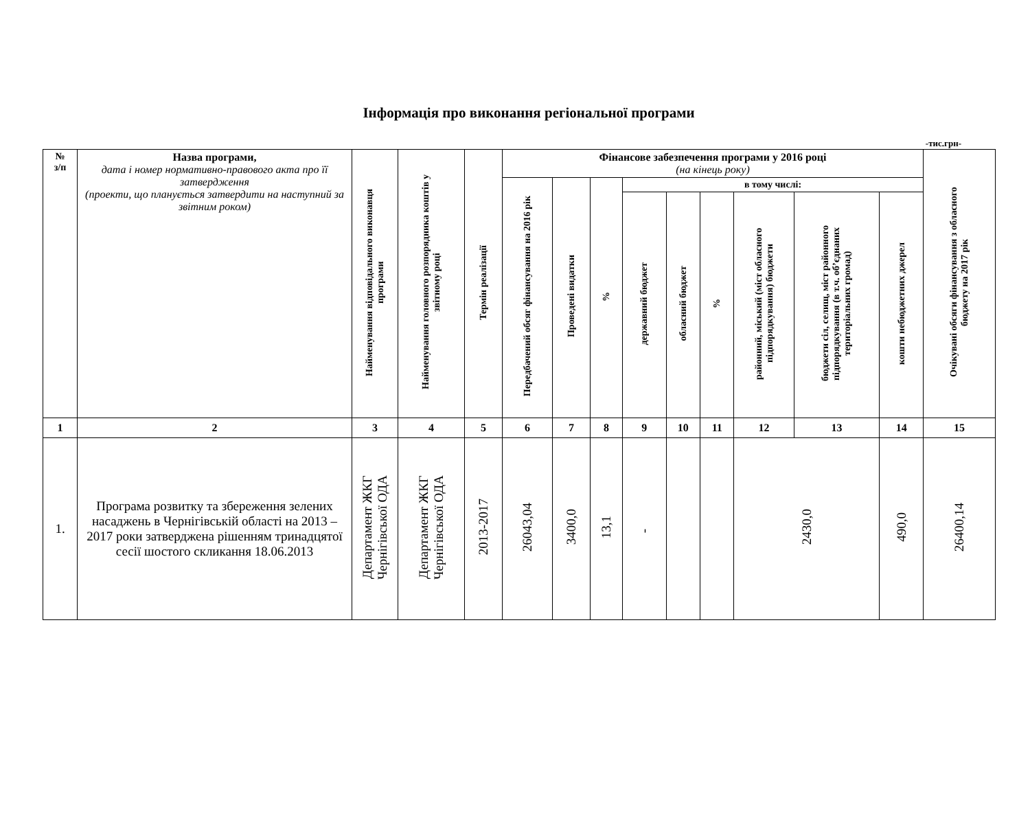Інформація про виконання регіональної програми
-тис.грн-
| № з/п | Назва програми, дата і номер нормативно-правового акта про її затвердження (проекти, що планується затвердити на наступний за звітним роком) | Найменування відповідального виконавця програми | Найменування головного розпорядника коштів у звітному році | Термін реалізації | Фінансове забезпечення програми у 2016 році (на кінець року) | | | | | | | | | Очікувані обсяги фінансування з обласного бюджету на 2017 рік |
| --- | --- | --- | --- | --- | --- | --- | --- | --- | --- | --- | --- | --- | --- | --- |
| | | | | | Передбачений обсяг фінансування на 2016 рік | Проведені видатки | % | в тому числі: | | | | | | |
| | | | | | | | | державний бюджет | обласний бюджет | % | районний, міський (міст обласного підпорядкування) бюджети | бюджети сіл, селищ, міст районного підпорядкування (в т.ч. об’єднаних територіальних громад) | кошти небюджетних джерел | |
| 1 | 2 | 3 | 4 | 5 | 6 | 7 | 8 | 9 | 10 | 11 | 12 | 13 | 14 | 15 |
| 1. | Програма розвитку та збереження зелених насаджень в Чернігівській області на 2013 – 2017 роки затверджена рішенням тринадцятої сесії шостого скликання 18.06.2013 | Департамент ЖКГ Чернігівської ОДА | Департамент ЖКГ Чернігівської ОДА | 2013-2017 | 26043,04 | 3400,0 | 13,1 | - | | | 2430,0 | | 490,0 | 26400,14 |